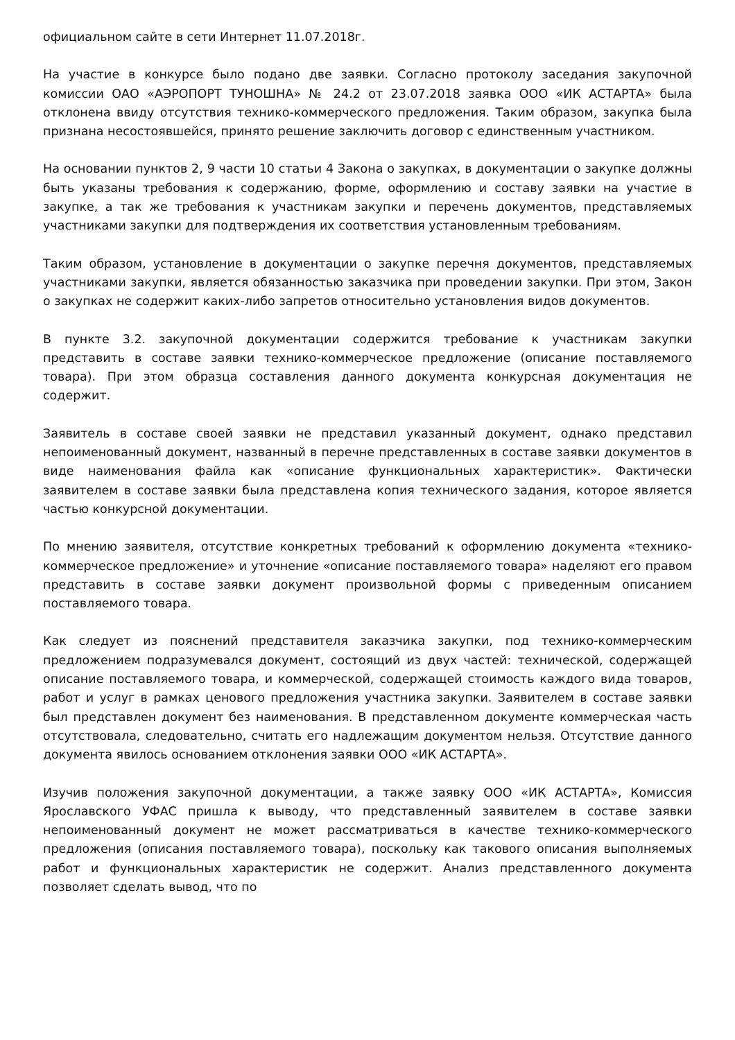официальном сайте в сети Интернет 11.07.2018г.
На участие в конкурсе было подано две заявки. Согласно протоколу заседания закупочной комиссии ОАО «АЭРОПОРТ ТУНОШНА» № 24.2 от 23.07.2018 заявка ООО «ИК АСТАРТА» была отклонена ввиду отсутствия технико-коммерческого предложения. Таким образом, закупка была признана несостоявшейся, принято решение заключить договор с единственным участником.
На основании пунктов 2, 9 части 10 статьи 4 Закона о закупках, в документации о закупке должны быть указаны требования к содержанию, форме, оформлению и составу заявки на участие в закупке, а так же требования к участникам закупки и перечень документов, представляемых участниками закупки для подтверждения их соответствия установленным требованиям.
Таким образом, установление в документации о закупке перечня документов, представляемых участниками закупки, является обязанностью заказчика при проведении закупки. При этом, Закон о закупках не содержит каких-либо запретов относительно установления видов документов.
В пункте 3.2. закупочной документации содержится требование к участникам закупки представить в составе заявки технико-коммерческое предложение (описание поставляемого товара). При этом образца составления данного документа конкурсная документация не содержит.
Заявитель в составе своей заявки не представил указанный документ, однако представил непоименованный документ, названный в перечне представленных в составе заявки документов в виде наименования файла как «описание функциональных характеристик». Фактически заявителем в составе заявки была представлена копия технического задания, которое является частью конкурсной документации.
По мнению заявителя, отсутствие конкретных требований к оформлению документа «технико-коммерческое предложение» и уточнение «описание поставляемого товара» наделяют его правом представить в составе заявки документ произвольной формы с приведенным описанием поставляемого товара.
Как следует из пояснений представителя заказчика закупки, под технико-коммерческим предложением подразумевался документ, состоящий из двух частей: технической, содержащей описание поставляемого товара, и коммерческой, содержащей стоимость каждого вида товаров, работ и услуг в рамках ценового предложения участника закупки. Заявителем в составе заявки был представлен документ без наименования. В представленном документе коммерческая часть отсутствовала, следовательно, считать его надлежащим документом нельзя. Отсутствие данного документа явилось основанием отклонения заявки ООО «ИК АСТАРТА».
Изучив положения закупочной документации, а также заявку ООО «ИК АСТАРТА», Комиссия Ярославского УФАС пришла к выводу, что представленный заявителем в составе заявки непоименованный документ не может рассматриваться в качестве технико-коммерческого предложения (описания поставляемого товара), поскольку как такового описания выполняемых работ и функциональных характеристик не содержит. Анализ представленного документа позволяет сделать вывод, что по